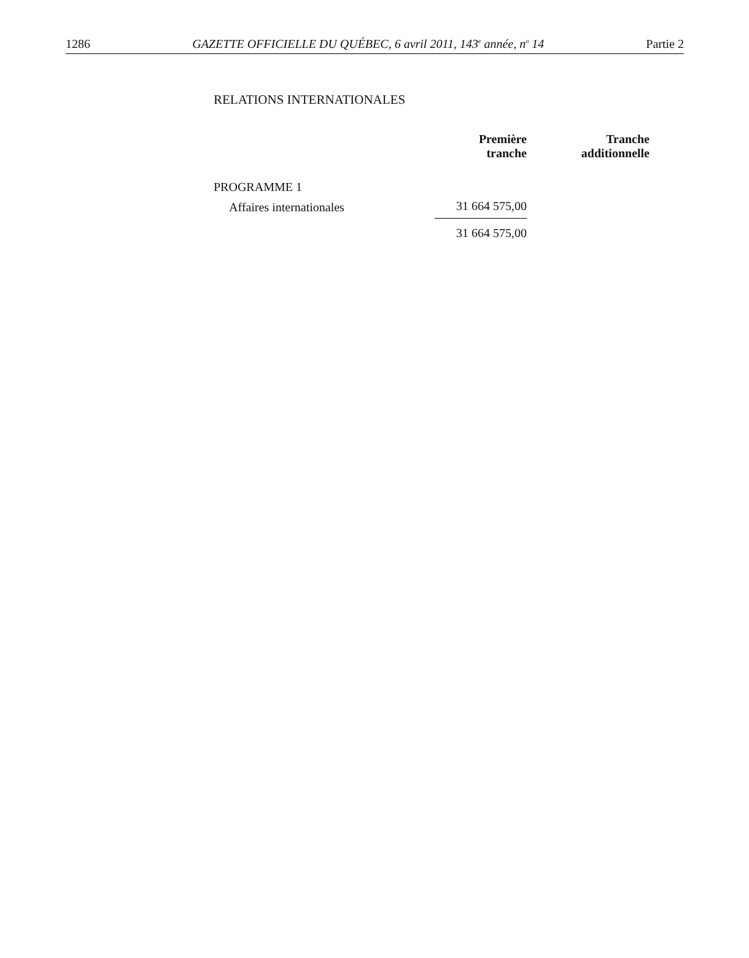1286 GAZETTE OFFICIELLE DU QUÉBEC, 6 avril 2011, 143<sup>e</sup> année, n<sup>o</sup> 14 Partie 2
RELATIONS INTERNATIONALES
| | Première tranche | Tranche additionnelle |
| --- | --- | --- |
| PROGRAMME 1 | | |
| Affaires internationales | 31 664 575,00 | |
| | 31 664 575,00 | |